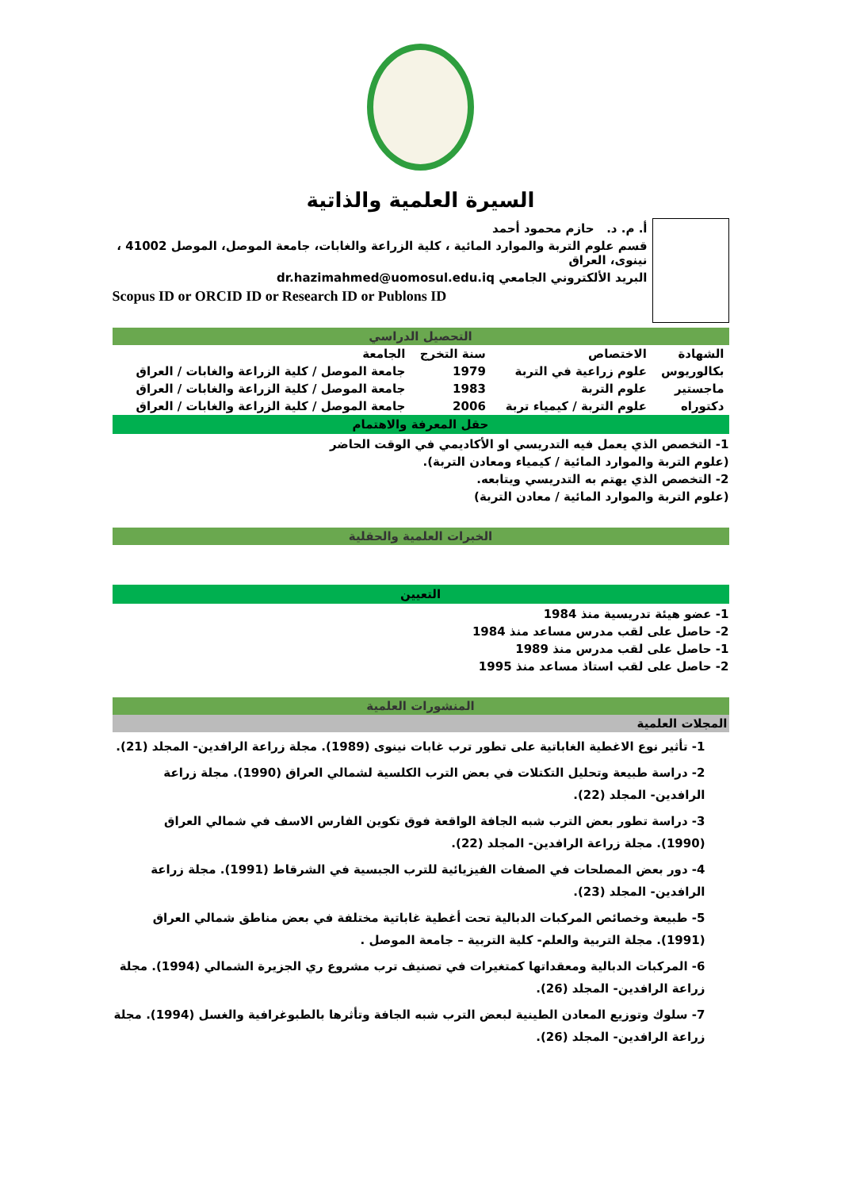السيرة العلمية والذاتية
أ. م. د. حازم محمود أحمد
قسم علوم التربة والموارد المائية ، كلية الزراعة والغابات، جامعة الموصل، الموصل 41002 ، نينوى، العراق
البريد الألكتروني الجامعي dr.hazimahmed@uomosul.edu.iq
Scopus ID or ORCID ID or Research ID or Publons ID
التحصيل الدراسي
| الشهادة | الاختصاص | سنة التخرج | الجامعة |
| --- | --- | --- | --- |
| بكالوريوس | علوم زراعية في التربة | 1979 | جامعة الموصل / كلية الزراعة والغابات / العراق |
| ماجستير | علوم التربة | 1983 | جامعة الموصل / كلية الزراعة والغابات / العراق |
| دكتوراه | علوم التربة / كيمياء تربة | 2006 | جامعة الموصل / كلية الزراعة والغابات / العراق |
حقل المعرفة والاهتمام
1- التخصص الذي يعمل فيه التدريسي او الأكاديمي في الوقت الحاضر
(علوم التربة والموارد المائية / كيمياء ومعادن التربة).
2- التخصص الذي يهتم به التدريسي ويتابعه.
(علوم التربة والموارد المائية / معادن التربة)
الخبرات العلمية والحقلية
التعيين
1- عضو هيئة تدريسية منذ 1984
2- حاصل على لقب مدرس مساعد منذ 1984
1- حاصل على لقب مدرس منذ 1989
2- حاصل على لقب استاذ مساعد منذ 1995
المنشورات العلمية
المجلات العلمية
1- تأثير نوع الاغطية الغاباتية على تطور ترب غابات نينوى (1989). مجلة زراعة الرافدين- المجلد (21).
2- دراسة طبيعة وتحليل التكتلات في بعض الترب الكلسية لشمالي العراق (1990). مجلة زراعة الرافدين- المجلد (22).
3- دراسة تطور بعض الترب شبه الجافة الواقعة فوق تكوين الفارس الاسف في شمالي العراق (1990). مجلة زراعة الرافدين- المجلد (22).
4- دور بعض المصلحات في الصفات الفيزيائية للترب الجبسية في الشرقاط (1991). مجلة زراعة الرافدين- المجلد (23).
5- طبيعة وخصائص المركبات الدبالية تحت أغطية غاباتية مختلفة في بعض مناطق شمالي العراق (1991). مجلة التربية والعلم- كلية التربية – جامعة الموصل .
6- المركبات الدبالية ومعقداتها كمتغيرات في تصنيف ترب مشروع ري الجزيرة الشمالي (1994). مجلة زراعة الرافدين- المجلد (26).
7- سلوك وتوزيع المعادن الطينية لبعض الترب شبه الجافة وتأثرها بالطبوغرافية والغسل (1994). مجلة زراعة الرافدين- المجلد (26).